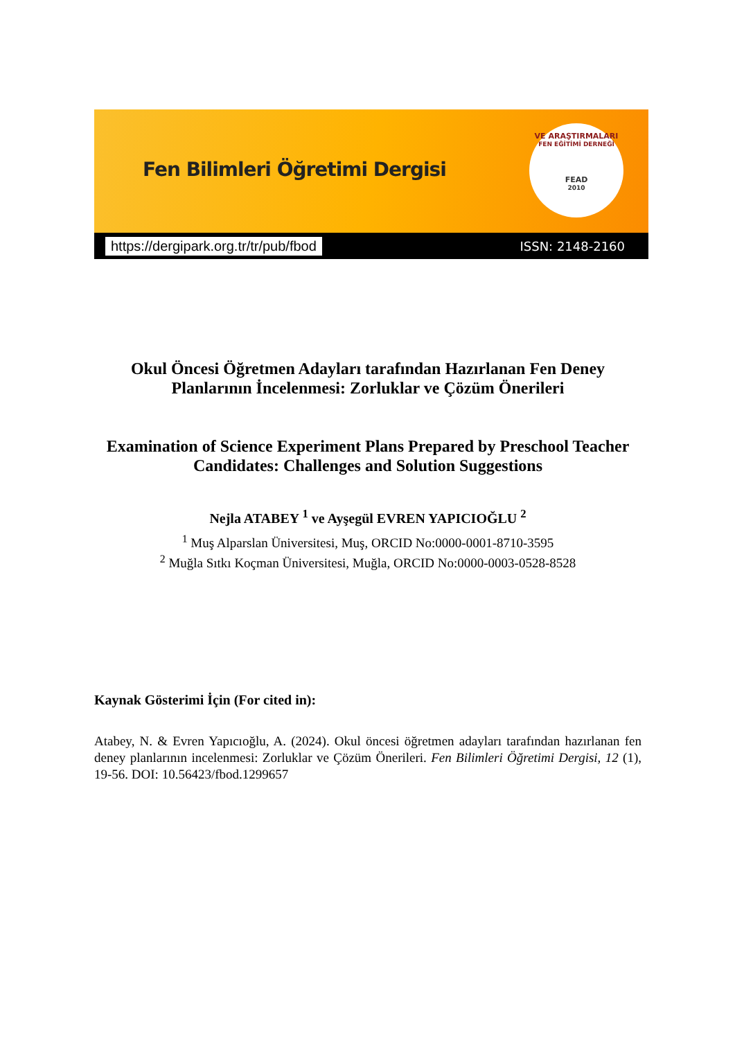Fen Bilimleri Öğretimi Dergisi
VE ARAŞTIRMALARI
FEN EĞİTİMİ DERNEĞİ
FEAD
2010
https://dergipark.org.tr/tr/pub/fbod ISSN: 2148-2160
Okul Öncesi Öğretmen Adayları tarafından Hazırlanan Fen Deney
Planlarının İncelenmesi: Zorluklar ve Çözüm Önerileri
Examination of Science Experiment Plans Prepared by Preschool Teacher
Candidates: Challenges and Solution Suggestions
Nejla ATABEY <sup>1</sup> ve Ayşegül EVREN YAPICIOĞLU <sup>2</sup>
<sup>1</sup> Muş Alparslan Üniversitesi, Muş, ORCID No:0000-0001-8710-3595
<sup>2</sup> Muğla Sıtkı Koçman Üniversitesi, Muğla, ORCID No:0000-0003-0528-8528
Kaynak Gösterimi İçin (For cited in):
Atabey, N. & Evren Yapıcıoğlu, A. (2024). Okul öncesi öğretmen adayları tarafından hazırlanan fen deney planlarının incelenmesi: Zorluklar ve Çözüm Önerileri. Fen Bilimleri Öğretimi Dergisi, 12 (1), 19-56. DOI: 10.56423/fbod.1299657